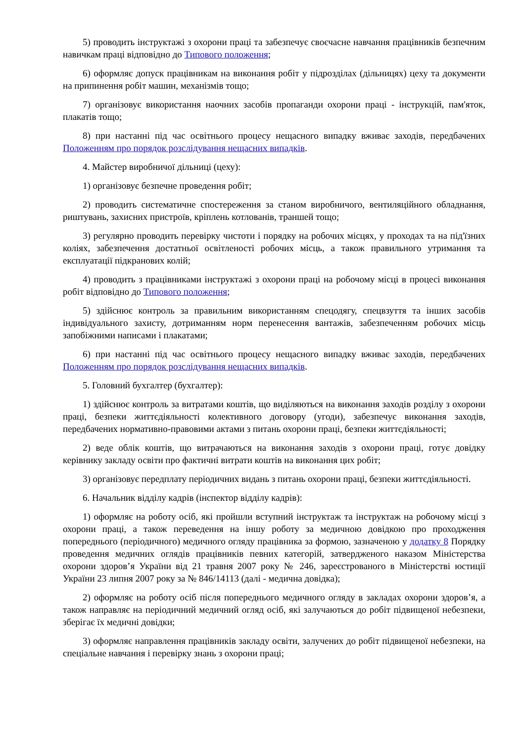5) проводить інструктажі з охорони праці та забезпечує своєчасне навчання працівників безпечним навичкам праці відповідно до Типового положення;
6) оформляє допуск працівникам на виконання робіт у підрозділах (дільницях) цеху та документи на припинення робіт машин, механізмів тощо;
7) організовує використання наочних засобів пропаганди охорони праці - інструкцій, пам'яток, плакатів тощо;
8) при настанні під час освітнього процесу нещасного випадку вживає заходів, передбачених Положенням про порядок розслідування нещасних випадків.
4. Майстер виробничої дільниці (цеху):
1) організовує безпечне проведення робіт;
2) проводить систематичне спостереження за станом виробничого, вентиляційного обладнання, риштувань, захисних пристроїв, кріплень котлованів, траншей тощо;
3) регулярно проводить перевірку чистоти і порядку на робочих місцях, у проходах та на під'їзних коліях, забезпечення достатньої освітленості робочих місць, а також правильного утримання та експлуатації підкранових колій;
4) проводить з працівниками інструктажі з охорони праці на робочому місці в процесі виконання робіт відповідно до Типового положення;
5) здійснює контроль за правильним використанням спецодягу, спецвзуття та інших засобів індивідуального захисту, дотриманням норм перенесення вантажів, забезпеченням робочих місць запобіжними написами і плакатами;
6) при настанні під час освітнього процесу нещасного випадку вживає заходів, передбачених Положенням про порядок розслідування нещасних випадків.
5. Головний бухгалтер (бухгалтер):
1) здійснює контроль за витратами коштів, що виділяються на виконання заходів розділу з охорони праці, безпеки життєдіяльності колективного договору (угоди), забезпечує виконання заходів, передбачених нормативно-правовими актами з питань охорони праці, безпеки життєдіяльності;
2) веде облік коштів, що витрачаються на виконання заходів з охорони праці, готує довідку керівнику закладу освіти про фактичні витрати коштів на виконання цих робіт;
3) організовує передплату періодичних видань з питань охорони праці, безпеки життєдіяльності.
6. Начальник відділу кадрів (інспектор відділу кадрів):
1) оформляє на роботу осіб, які пройшли вступний інструктаж та інструктаж на робочому місці з охорони праці, а також переведення на іншу роботу за медичною довідкою про проходження попереднього (періодичного) медичного огляду працівника за формою, зазначеною у додатку 8 Порядку проведення медичних оглядів працівників певних категорій, затвердженого наказом Міністерства охорони здоров’я України від 21 травня 2007 року № 246, зареєстрованого в Міністерстві юстиції України 23 липня 2007 року за № 846/14113 (далі - медична довідка);
2) оформляє на роботу осіб після попереднього медичного огляду в закладах охорони здоров’я, а також направляє на періодичний медичний огляд осіб, які залучаються до робіт підвищеної небезпеки, зберігає їх медичні довідки;
3) оформляє направлення працівників закладу освіти, залучених до робіт підвищеної небезпеки, на спеціальне навчання і перевірку знань з охорони праці;